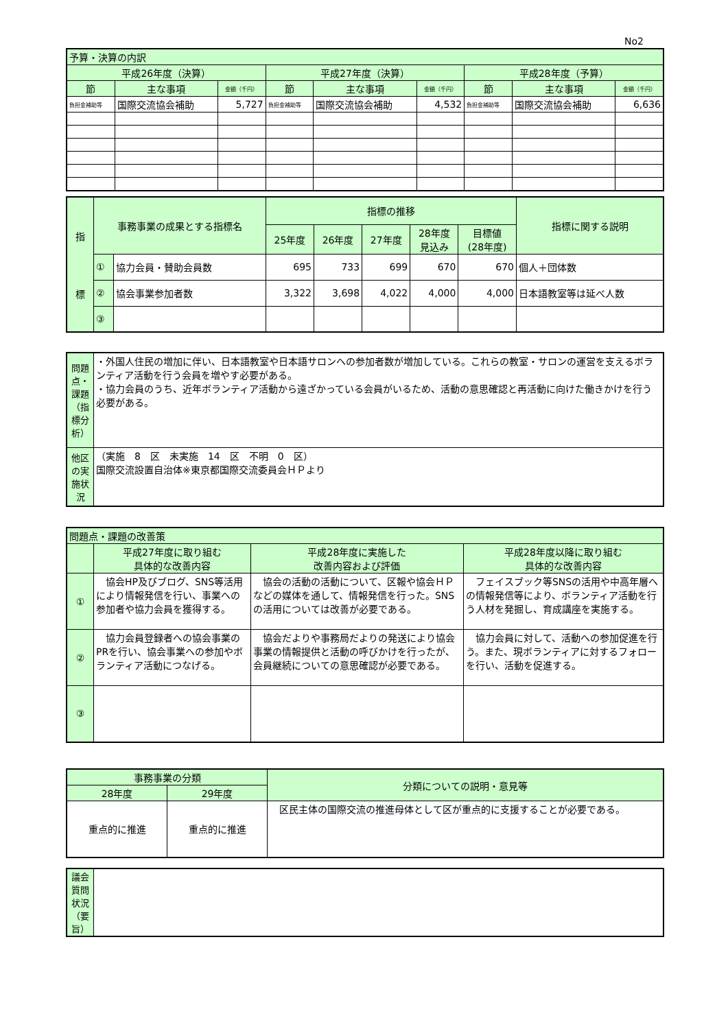No2
| 予算・決算の内訳 | | | | | | | | |
| --- | --- | --- | --- | --- | --- | --- | --- | --- |
| 平成26年度（決算） | | | 平成27年度（決算） | | | 平成28年度（予算） | | |
| 節 | 主な事項 | 金額（千円） | 節 | 主な事項 | 金額（千円） | 節 | 主な事項 | 金額（千円） |
| 負担金補助等 | 国際交流協会補助 | 5,727 | 負担金補助等 | 国際交流協会補助 | 4,532 | 負担金補助等 | 国際交流協会補助 | 6,636 |
| 指 標 | 事務事業の成果とする指標名 | | 指標の推移 | | | | | 指標に関する説明 |
| --- | --- | --- | --- | --- | --- | --- | --- | --- |
| | | | 25年度 | 26年度 | 27年度 | 28年度 見込み | 目標値 (28年度) | |
| | ① | 協力会員・賛助会員数 | 695 | 733 | 699 | 670 | 670 | 個人＋団体数 |
| | ② | 協会事業参加者数 | 3,322 | 3,698 | 4,022 | 4,000 | 4,000 | 日本語教室等は延べ人数 |
| | ③ | | | | | | | |
| 問題点・課題 （指標分析） | ・外国人住民の増加に伴い、日本語教室や日本語サロンへの参加者数が増加している。これらの教室・サロンの運営を支えるボランティア活動を行う会員を増やす必要がある。 ・協力会員のうち、近年ボランティア活動から遠ざかっている会員がいるため、活動の意思確認と再活動に向けた働きかけを行う必要がある。 |
| 他区の実施状況 | （実施 8 区 未実施 14 区 不明 0 区） 国際交流設置自治体※東京都国際交流委員会ＨＰより |
| 問題点・課題の改善策 | | | |
| --- | --- | --- | --- |
| | 平成27年度に取り組む 具体的な改善内容 | 平成28年度に実施した 改善内容および評価 | 平成28年度以降に取り組む 具体的な改善内容 |
| ① | 協会HP及びブログ、SNS等活用により情報発信を行い、事業への参加者や協力会員を獲得する。 | 協会の活動の活動について、区報や協会ＨＰなどの媒体を通して、情報発信を行った。SNSの活用については改善が必要である。 | フェイスブック等SNSの活用や中高年層への情報発信等により、ボランティア活動を行う人材を発掘し、育成講座を実施する。 |
| ② | 協力会員登録者への協会事業のPRを行い、協会事業への参加やボランティア活動につなげる。 | 協会だよりや事務局だよりの発送により協会事業の情報提供と活動の呼びかけを行ったが、会員継続についての意思確認が必要である。 | 協力会員に対して、活動への参加促進を行う。また、現ボランティアに対するフォローを行い、活動を促進する。 |
| ③ | | | |
| 事務事業の分類 | | 分類についての説明・意見等 |
| --- | --- | --- |
| 28年度 | 29年度 | |
| 重点的に推進 | 重点的に推進 | 区民主体の国際交流の推進母体として区が重点的に支援することが必要である。 |
| 議会質問状況（要旨） | |